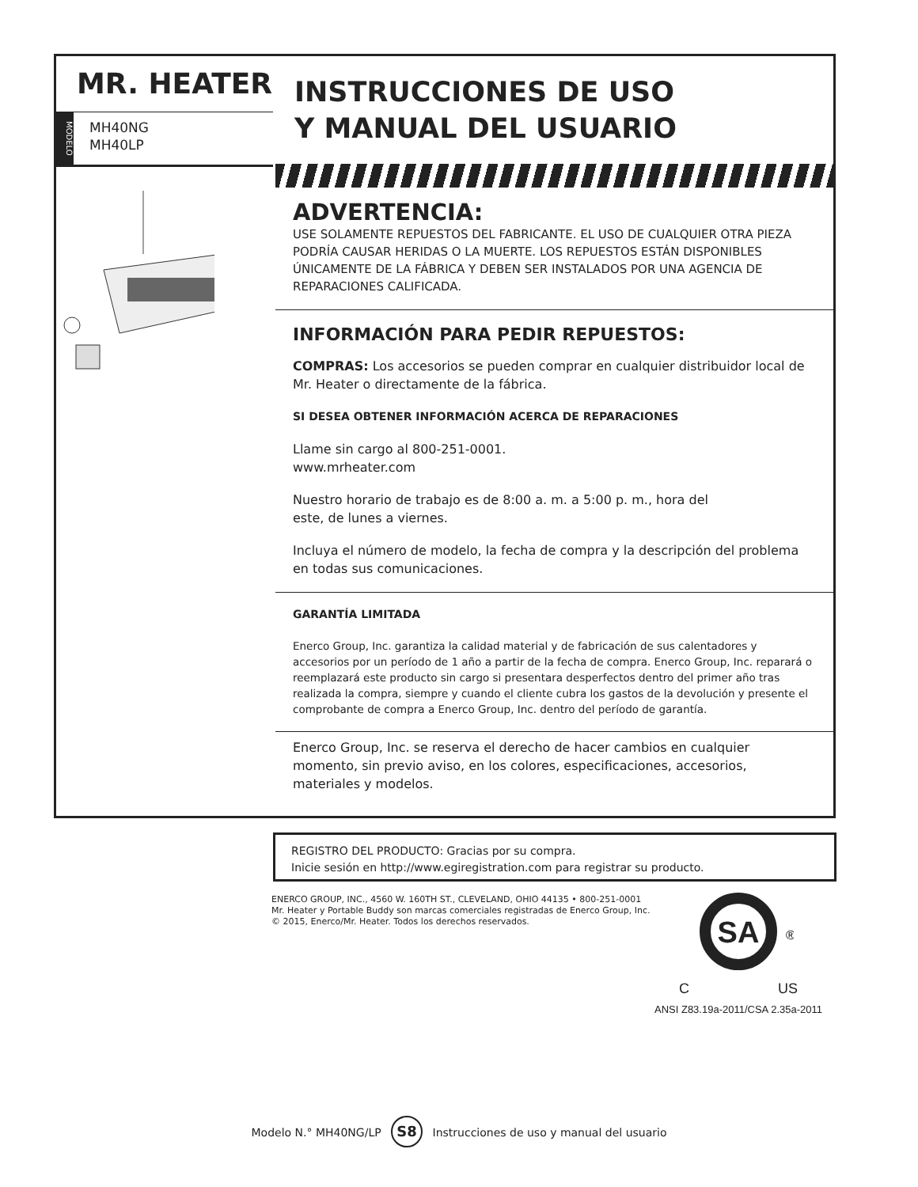MR. HEATER
MODELO
MH40NG
MH40LP
INSTRUCCIONES DE USO
Y MANUAL DEL USUARIO
ADVERTENCIA:
USE SOLAMENTE REPUESTOS DEL FABRICANTE. EL USO DE CUALQUIER OTRA PIEZA PODRÍA CAUSAR HERIDAS O LA MUERTE. LOS REPUESTOS ESTÁN DISPONIBLES ÚNICAMENTE DE LA FÁBRICA Y DEBEN SER INSTALADOS POR UNA AGENCIA DE REPARACIONES CALIFICADA.
INFORMACIÓN PARA PEDIR REPUESTOS:
COMPRAS: Los accesorios se pueden comprar en cualquier distribuidor local de Mr. Heater o directamente de la fábrica.
SI DESEA OBTENER INFORMACIÓN ACERCA DE REPARACIONES
Llame sin cargo al 800-251-0001.
www.mrheater.com
Nuestro horario de trabajo es de 8:00 a. m. a 5:00 p. m., hora del
este, de lunes a viernes.
Incluya el número de modelo, la fecha de compra y la descripción del problema en todas sus comunicaciones.
GARANTÍA LIMITADA
Enerco Group, Inc. garantiza la calidad material y de fabricación de sus calentadores y accesorios por un período de 1 año a partir de la fecha de compra. Enerco Group, Inc. reparará o reemplazará este producto sin cargo si presentara desperfectos dentro del primer año tras realizada la compra, siempre y cuando el cliente cubra los gastos de la devolución y presente el comprobante de compra a Enerco Group, Inc. dentro del período de garantía.
Enerco Group, Inc. se reserva el derecho de hacer cambios en cualquier momento, sin previo aviso, en los colores, especificaciones, accesorios, materiales y modelos.
REGISTRO DEL PRODUCTO: Gracias por su compra.
Inicie sesión en http://www.egiregistration.com para registrar su producto.
ENERCO GROUP, INC., 4560 W. 160TH ST., CLEVELAND, OHIO 44135 • 800-251-0001
Mr. Heater y Portable Buddy son marcas comerciales registradas de Enerco Group, Inc.
© 2015, Enerco/Mr. Heater. Todos los derechos reservados.
SA
®
C US
ANSI Z83.19a-2011/CSA 2.35a-2011
Modelo N.° MH40NG/LP S8 Instrucciones de uso y manual del usuario